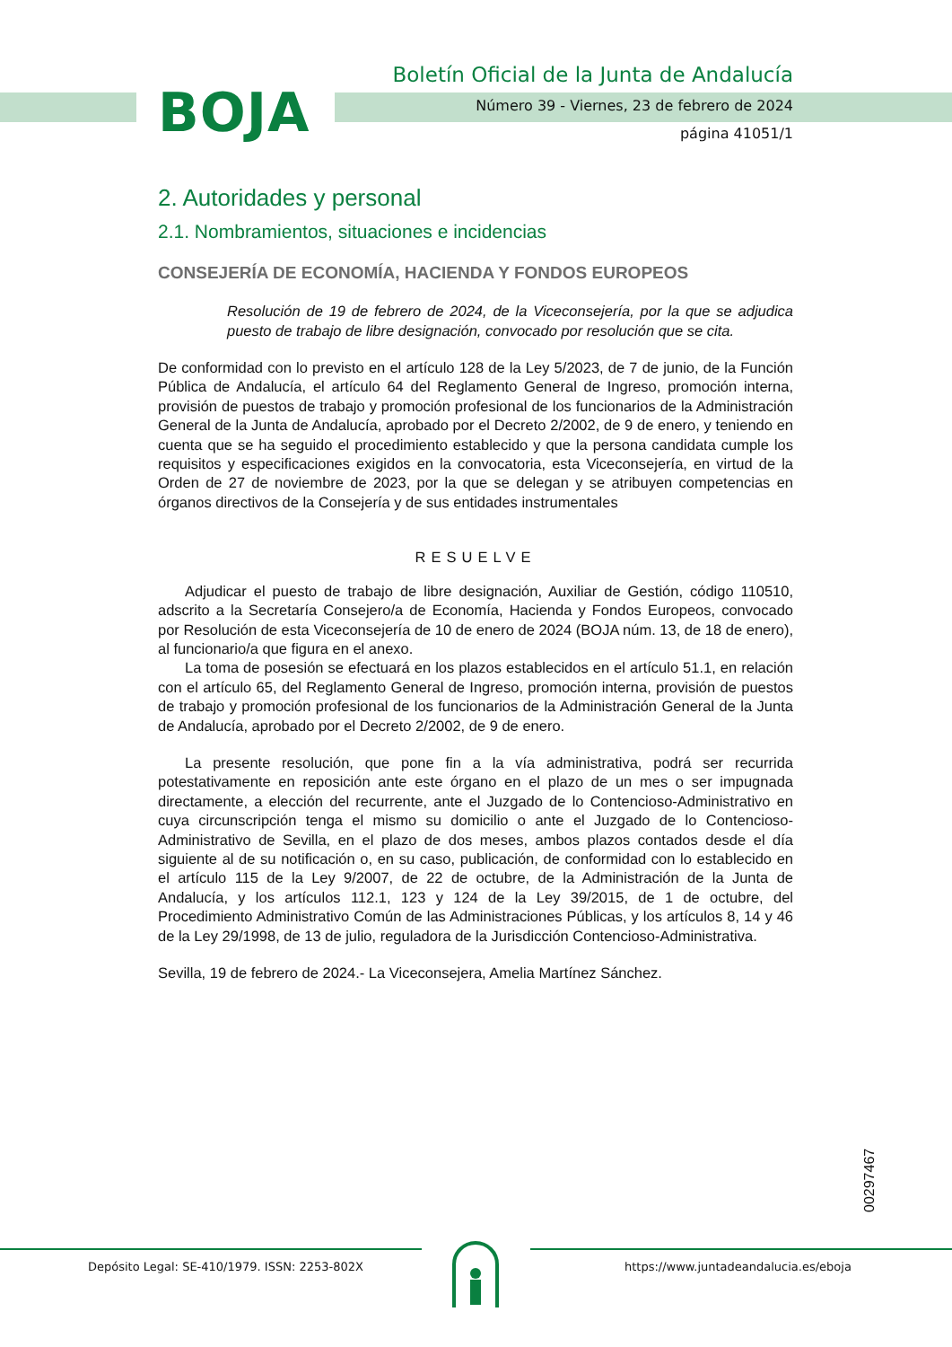BOJA
Boletín Oficial de la Junta de Andalucía
Número 39 - Viernes, 23 de febrero de 2024
página 41051/1
2. Autoridades y personal
2.1. Nombramientos, situaciones e incidencias
CONSEJERÍA DE ECONOMÍA, HACIENDA Y FONDOS EUROPEOS
Resolución de 19 de febrero de 2024, de la Viceconsejería, por la que se adjudica puesto de trabajo de libre designación, convocado por resolución que se cita.
De conformidad con lo previsto en el artículo 128 de la Ley 5/2023, de 7 de junio, de la Función Pública de Andalucía, el artículo 64 del Reglamento General de Ingreso, promoción interna, provisión de puestos de trabajo y promoción profesional de los funcionarios de la Administración General de la Junta de Andalucía, aprobado por el Decreto 2/2002, de 9 de enero, y teniendo en cuenta que se ha seguido el procedimiento establecido y que la persona candidata cumple los requisitos y especificaciones exigidos en la convocatoria, esta Viceconsejería, en virtud de la Orden de 27 de noviembre de 2023, por la que se delegan y se atribuyen competencias en órganos directivos de la Consejería y de sus entidades instrumentales
RESUELVE
Adjudicar el puesto de trabajo de libre designación, Auxiliar de Gestión, código 110510, adscrito a la Secretaría Consejero/a de Economía, Hacienda y Fondos Europeos, convocado por Resolución de esta Viceconsejería de 10 de enero de 2024 (BOJA núm. 13, de 18 de enero), al funcionario/a que figura en el anexo.
La toma de posesión se efectuará en los plazos establecidos en el artículo 51.1, en relación con el artículo 65, del Reglamento General de Ingreso, promoción interna, provisión de puestos de trabajo y promoción profesional de los funcionarios de la Administración General de la Junta de Andalucía, aprobado por el Decreto 2/2002, de 9 de enero.
La presente resolución, que pone fin a la vía administrativa, podrá ser recurrida potestativamente en reposición ante este órgano en el plazo de un mes o ser impugnada directamente, a elección del recurrente, ante el Juzgado de lo Contencioso-Administrativo en cuya circunscripción tenga el mismo su domicilio o ante el Juzgado de lo Contencioso-Administrativo de Sevilla, en el plazo de dos meses, ambos plazos contados desde el día siguiente al de su notificación o, en su caso, publicación, de conformidad con lo establecido en el artículo 115 de la Ley 9/2007, de 22 de octubre, de la Administración de la Junta de Andalucía, y los artículos 112.1, 123 y 124 de la Ley 39/2015, de 1 de octubre, del Procedimiento Administrativo Común de las Administraciones Públicas, y los artículos 8, 14 y 46 de la Ley 29/1998, de 13 de julio, reguladora de la Jurisdicción Contencioso-Administrativa.
Sevilla, 19 de febrero de 2024.- La Viceconsejera, Amelia Martínez Sánchez.
00297467
Depósito Legal: SE-410/1979. ISSN: 2253-802X
https://www.juntadeandalucia.es/eboja